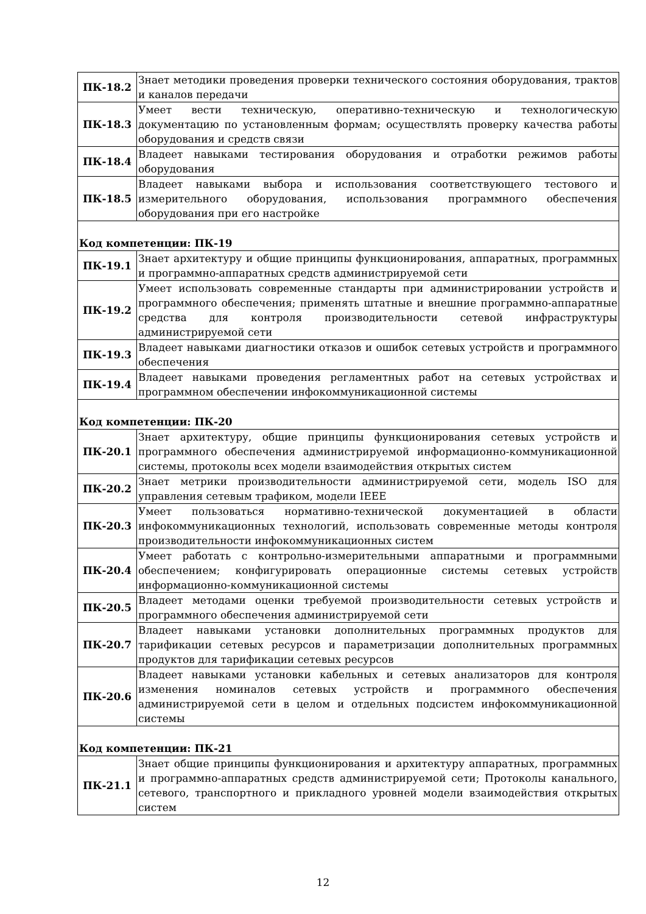| ПК-18.2 | Знает методики проведения проверки технического состояния оборудования, трактов и каналов передачи |
| ПК-18.3 | Умеет вести техническую, оперативно-техническую и технологическую документацию по установленным формам; осуществлять проверку качества работы оборудования и средств связи |
| ПК-18.4 | Владеет навыками тестирования оборудования и отработки режимов работы оборудования |
| ПК-18.5 | Владеет навыками выбора и использования соответствующего тестового и измерительного оборудования, использования программного обеспечения оборудования при его настройке |
| Код компетенции: ПК-19 | |
| ПК-19.1 | Знает архитектуру и общие принципы функционирования, аппаратных, программных и программно-аппаратных средств администрируемой сети |
| ПК-19.2 | Умеет использовать современные стандарты при администрировании устройств и программного обеспечения; применять штатные и внешние программно-аппаратные средства для контроля производительности сетевой инфраструктуры администрируемой сети |
| ПК-19.3 | Владеет навыками диагностики отказов и ошибок сетевых устройств и программного обеспечения |
| ПК-19.4 | Владеет навыками проведения регламентных работ на сетевых устройствах и программном обеспечении инфокоммуникационной системы |
| Код компетенции: ПК-20 | |
| ПК-20.1 | Знает архитектуру, общие принципы функционирования сетевых устройств и программного обеспечения администрируемой информационно-коммуникационной системы, протоколы всех модели взаимодействия открытых систем |
| ПК-20.2 | Знает метрики производительности администрируемой сети, модель ISO для управления сетевым трафиком, модели IEEE |
| ПК-20.3 | Умеет пользоваться нормативно-технической документацией в области инфокоммуникационных технологий, использовать современные методы контроля производительности инфокоммуникационных систем |
| ПК-20.4 | Умеет работать с контрольно-измерительными аппаратными и программными обеспечением; конфигурировать операционные системы сетевых устройств информационно-коммуникационной системы |
| ПК-20.5 | Владеет методами оценки требуемой производительности сетевых устройств и программного обеспечения администрируемой сети |
| ПК-20.7 | Владеет навыками установки дополнительных программных продуктов для тарификации сетевых ресурсов и параметризации дополнительных программных продуктов для тарификации сетевых ресурсов |
| ПК-20.6 | Владеет навыками установки кабельных и сетевых анализаторов для контроля изменения номиналов сетевых устройств и программного обеспечения администрируемой сети в целом и отдельных подсистем инфокоммуникационной системы |
| Код компетенции: ПК-21 | |
| ПК-21.1 | Знает общие принципы функционирования и архитектуру аппаратных, программных и программно-аппаратных средств администрируемой сети; Протоколы канального, сетевого, транспортного и прикладного уровней модели взаимодействия открытых систем |
12